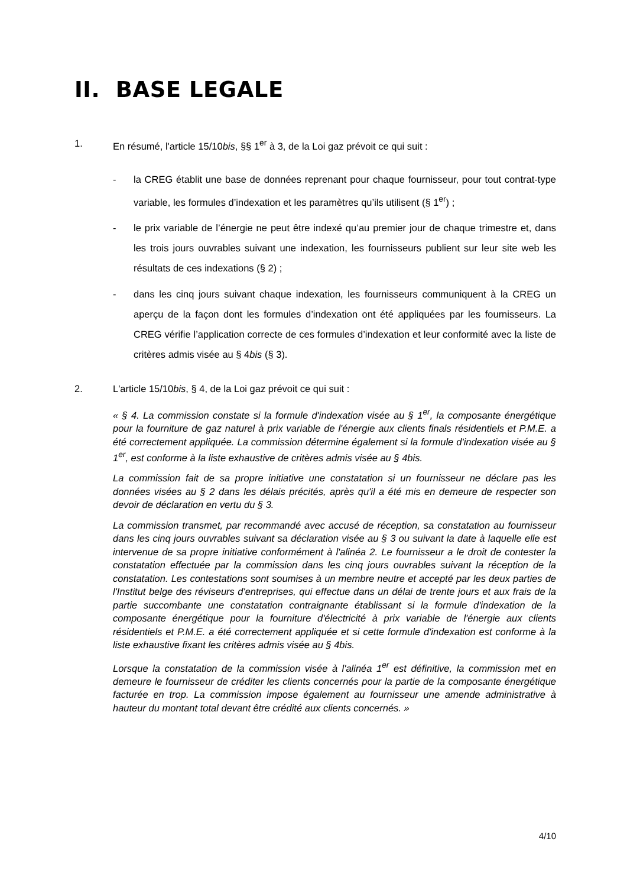II. BASE LEGALE
1. En résumé, l'article 15/10bis, §§ 1<sup>er</sup> à 3, de la Loi gaz prévoit ce qui suit :
- la CREG établit une base de données reprenant pour chaque fournisseur, pour tout contrat-type variable, les formules d’indexation et les paramètres qu’ils utilisent (§ 1<sup>er</sup>) ;
- le prix variable de l’énergie ne peut être indexé qu’au premier jour de chaque trimestre et, dans les trois jours ouvrables suivant une indexation, les fournisseurs publient sur leur site web les résultats de ces indexations (§ 2) ;
- dans les cinq jours suivant chaque indexation, les fournisseurs communiquent à la CREG un aperçu de la façon dont les formules d’indexation ont été appliquées par les fournisseurs. La CREG vérifie l’application correcte de ces formules d’indexation et leur conformité avec la liste de critères admis visée au § 4bis (§ 3).
2. L'article 15/10bis, § 4, de la Loi gaz prévoit ce qui suit :
« § 4. La commission constate si la formule d'indexation visée au § 1<sup>er</sup>, la composante énergétique pour la fourniture de gaz naturel à prix variable de l'énergie aux clients finals résidentiels et P.M.E. a été correctement appliquée. La commission détermine également si la formule d'indexation visée au § 1<sup>er</sup>, est conforme à la liste exhaustive de critères admis visée au § 4bis.
La commission fait de sa propre initiative une constatation si un fournisseur ne déclare pas les données visées au § 2 dans les délais précités, après qu'il a été mis en demeure de respecter son devoir de déclaration en vertu du § 3.
La commission transmet, par recommandé avec accusé de réception, sa constatation au fournisseur dans les cinq jours ouvrables suivant sa déclaration visée au § 3 ou suivant la date à laquelle elle est intervenue de sa propre initiative conformément à l'alinéa 2. Le fournisseur a le droit de contester la constatation effectuée par la commission dans les cinq jours ouvrables suivant la réception de la constatation. Les contestations sont soumises à un membre neutre et accepté par les deux parties de l'Institut belge des réviseurs d'entreprises, qui effectue dans un délai de trente jours et aux frais de la partie succombante une constatation contraignante établissant si la formule d'indexation de la composante énergétique pour la fourniture d'électricité à prix variable de l'énergie aux clients résidentiels et P.M.E. a été correctement appliquée et si cette formule d'indexation est conforme à la liste exhaustive fixant les critères admis visée au § 4bis.
Lorsque la constatation de la commission visée à l'alinéa 1<sup>er</sup> est définitive, la commission met en demeure le fournisseur de créditer les clients concernés pour la partie de la composante énergétique facturée en trop. La commission impose également au fournisseur une amende administrative à hauteur du montant total devant être crédité aux clients concernés. »
4/10